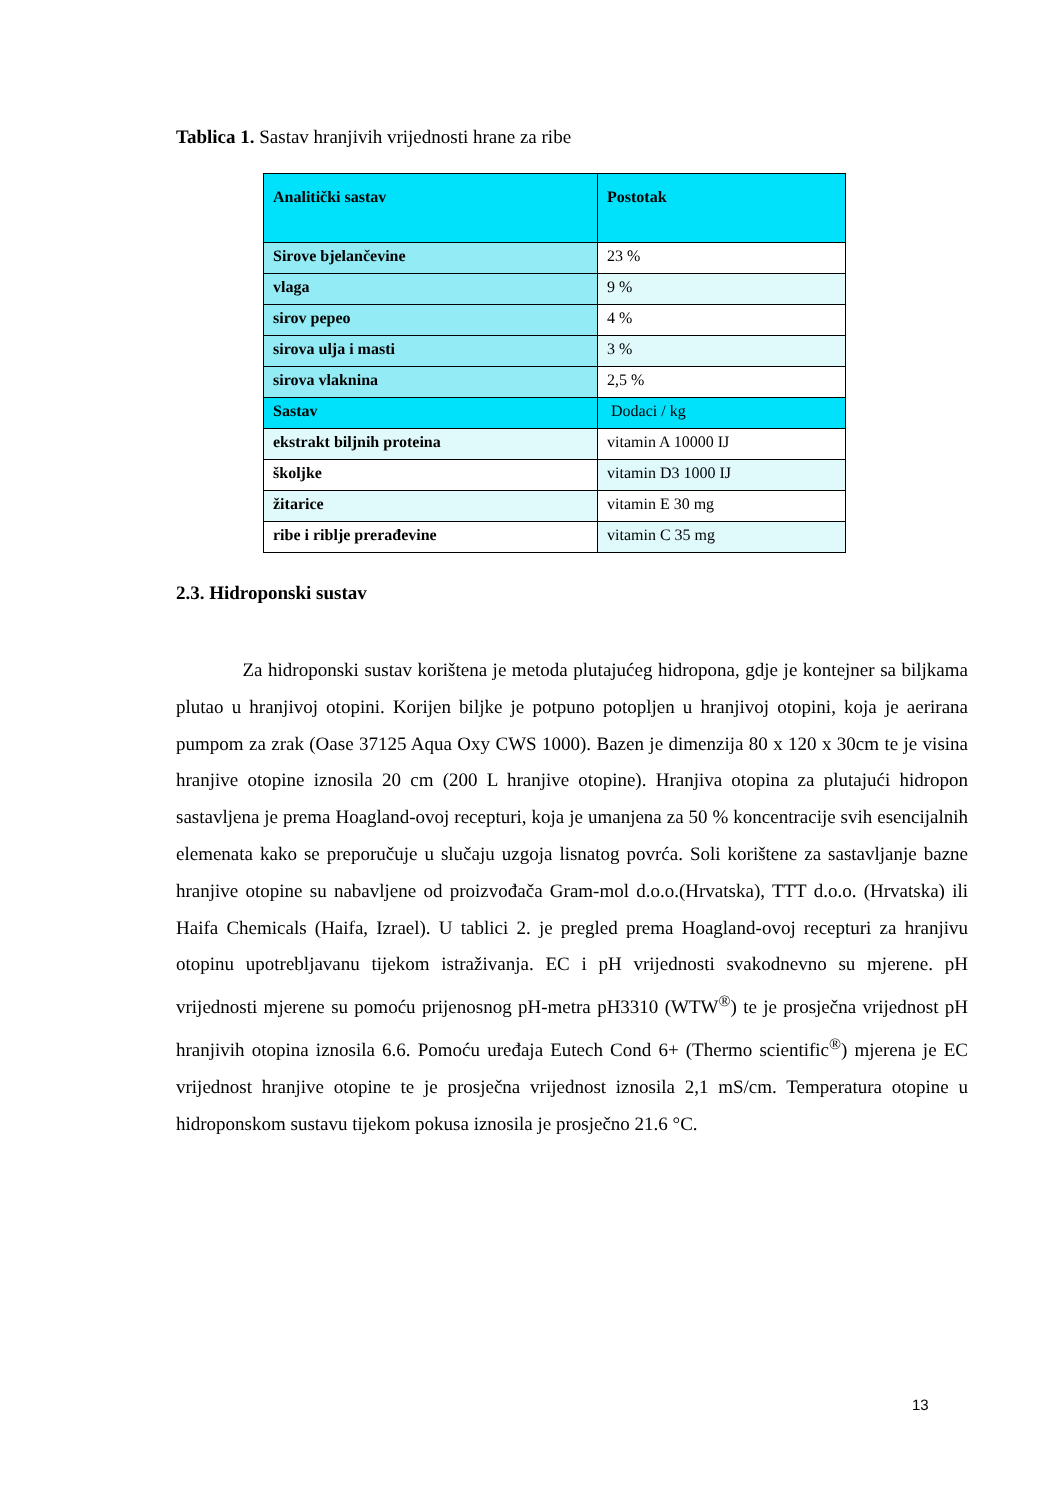Tablica 1. Sastav hranjivih vrijednosti hrane za ribe
| Analitički sastav | Postotak |
| --- | --- |
| Sirove bjelančevine | 23 % |
| vlaga | 9 % |
| sirov pepeo | 4 % |
| sirova ulja i masti | 3 % |
| sirova vlaknina | 2,5 % |
| Sastav | Dodaci / kg |
| ekstrakt biljnih proteina | vitamin A 10000 IJ |
| školjke | vitamin D3 1000 IJ |
| žitarice | vitamin E 30 mg |
| ribe i riblje prerađevine | vitamin C 35 mg |
2.3. Hidroponski sustav
Za hidroponski sustav korištena je metoda plutajućeg hidropona, gdje je kontejner sa biljkama plutao u hranjivoj otopini. Korijen biljke je potpuno potopljen u hranjivoj otopini, koja je aerirana pumpom za zrak (Oase 37125 Aqua Oxy CWS 1000). Bazen je dimenzija 80 x 120 x 30cm te je visina hranjive otopine iznosila 20 cm (200 L hranjive otopine). Hranjiva otopina za plutajući hidropon sastavljena je prema Hoagland-ovoj recepturi, koja je umanjena za 50 % koncentracije svih esencijalnih elemenata kako se preporučuje u slučaju uzgoja lisnatog povrća. Soli korištene za sastavljanje bazne hranjive otopine su nabavljene od proizvođača Gram-mol d.o.o.(Hrvatska), TTT d.o.o. (Hrvatska) ili Haifa Chemicals (Haifa, Izrael). U tablici 2. je pregled prema Hoagland-ovoj recepturi za hranjivu otopinu upotrebljavanu tijekom istraživanja. EC i pH vrijednosti svakodnevno su mjerene. pH vrijednosti mjerene su pomoću prijenosnog pH-metra pH3310 (WTW<sup>®</sup>) te je prosječna vrijednost pH hranjivih otopina iznosila 6.6. Pomoću uređaja Eutech Cond 6+ (Thermo scientific<sup>®</sup>) mjerena je EC vrijednost hranjive otopine te je prosječna vrijednost iznosila 2,1 mS/cm. Temperatura otopine u hidroponskom sustavu tijekom pokusa iznosila je prosječno 21.6 °C.
13